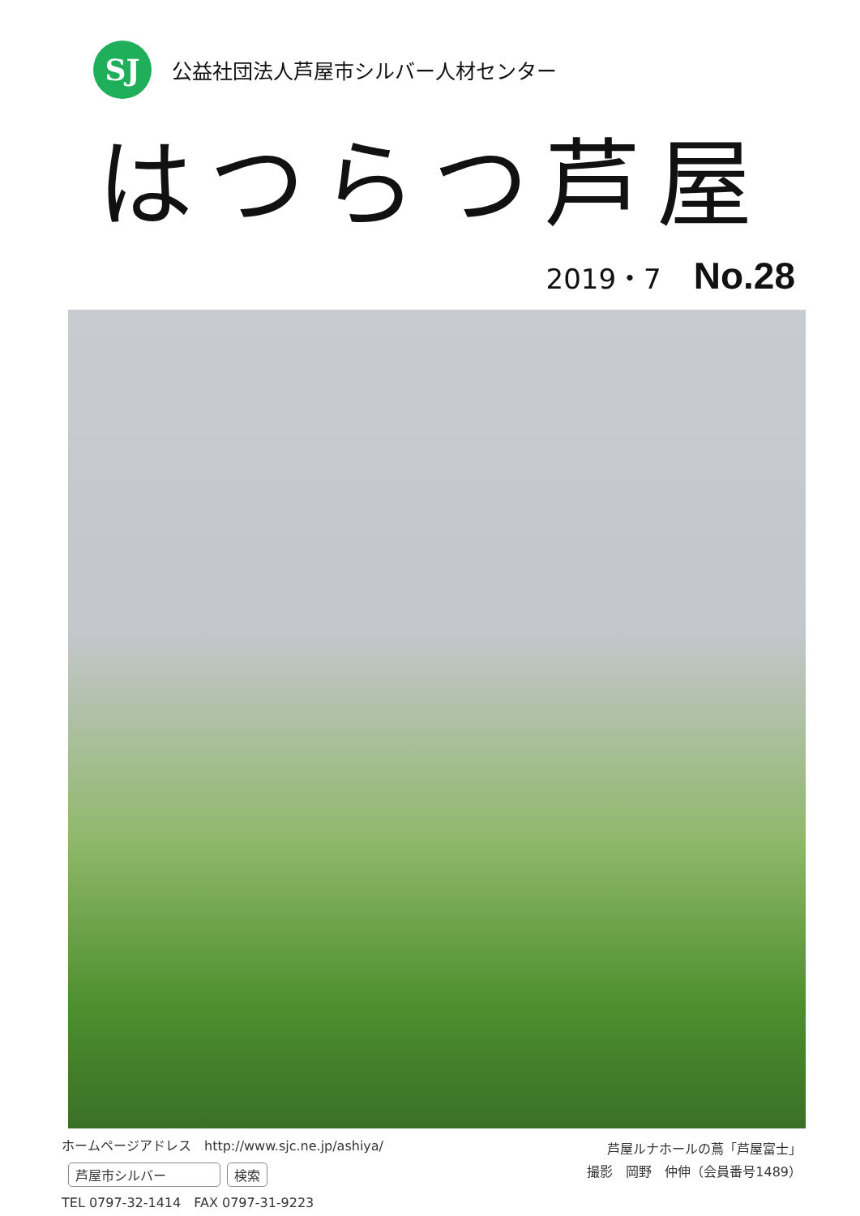SJ
公益社団法人芦屋市シルバー人材センター
はつらつ芦屋
2019・7 No.28
ホームページアドレス　http://www.sjc.ne.jp/ashiya/
芦屋市シルバー 検索
TEL 0797-32-1414　FAX 0797-31-9223
芦屋ルナホールの蔦「芦屋富士」
撮影　岡野　仲伸（会員番号1489）